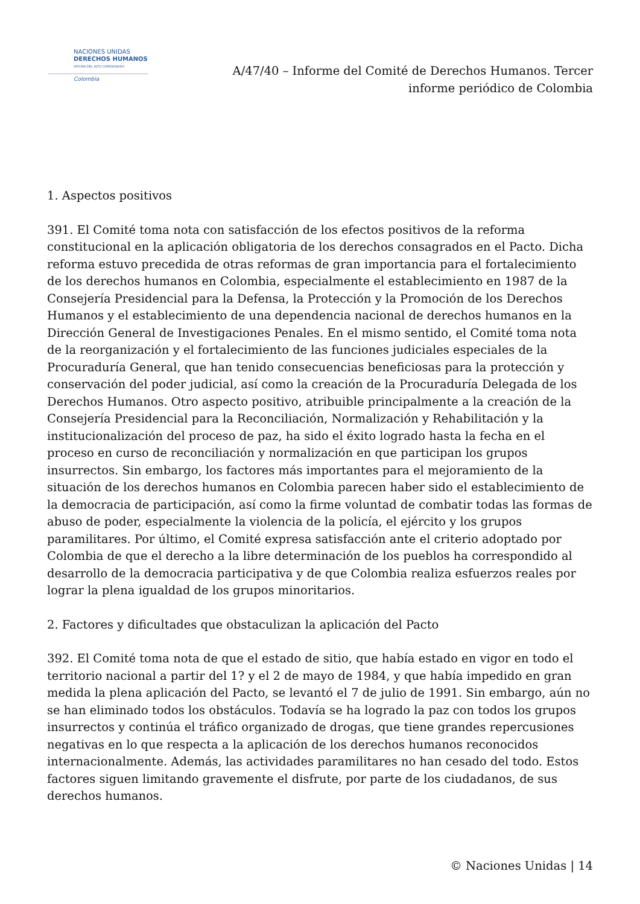NACIONES UNIDAS
DERECHOS HUMANOS
OFICINA DEL ALTO COMISIONADO
Colombia
A/47/40 – Informe del Comité de Derechos Humanos. Tercer informe periódico de Colombia
1. Aspectos positivos
391. El Comité toma nota con satisfacción de los efectos positivos de la reforma constitucional en la aplicación obligatoria de los derechos consagrados en el Pacto. Dicha reforma estuvo precedida de otras reformas de gran importancia para el fortalecimiento de los derechos humanos en Colombia, especialmente el establecimiento en 1987 de la Consejería Presidencial para la Defensa, la Protección y la Promoción de los Derechos Humanos y el establecimiento de una dependencia nacional de derechos humanos en la Dirección General de Investigaciones Penales. En el mismo sentido, el Comité toma nota de la reorganización y el fortalecimiento de las funciones judiciales especiales de la Procuraduría General, que han tenido consecuencias beneficiosas para la protección y conservación del poder judicial, así como la creación de la Procuraduría Delegada de los Derechos Humanos. Otro aspecto positivo, atribuible principalmente a la creación de la Consejería Presidencial para la Reconciliación, Normalización y Rehabilitación y la institucionalización del proceso de paz, ha sido el éxito logrado hasta la fecha en el proceso en curso de reconciliación y normalización en que participan los grupos insurrectos. Sin embargo, los factores más importantes para el mejoramiento de la situación de los derechos humanos en Colombia parecen haber sido el establecimiento de la democracia de participación, así como la firme voluntad de combatir todas las formas de abuso de poder, especialmente la violencia de la policía, el ejército y los grupos paramilitares. Por último, el Comité expresa satisfacción ante el criterio adoptado por Colombia de que el derecho a la libre determinación de los pueblos ha correspondido al desarrollo de la democracia participativa y de que Colombia realiza esfuerzos reales por lograr la plena igualdad de los grupos minoritarios.
2. Factores y dificultades que obstaculizan la aplicación del Pacto
392. El Comité toma nota de que el estado de sitio, que había estado en vigor en todo el territorio nacional a partir del 1? y el 2 de mayo de 1984, y que había impedido en gran medida la plena aplicación del Pacto, se levantó el 7 de julio de 1991. Sin embargo, aún no se han eliminado todos los obstáculos. Todavía se ha logrado la paz con todos los grupos insurrectos y continúa el tráfico organizado de drogas, que tiene grandes repercusiones negativas en lo que respecta a la aplicación de los derechos humanos reconocidos internacionalmente. Además, las actividades paramilitares no han cesado del todo. Estos factores siguen limitando gravemente el disfrute, por parte de los ciudadanos, de sus derechos humanos.
© Naciones Unidas | 14